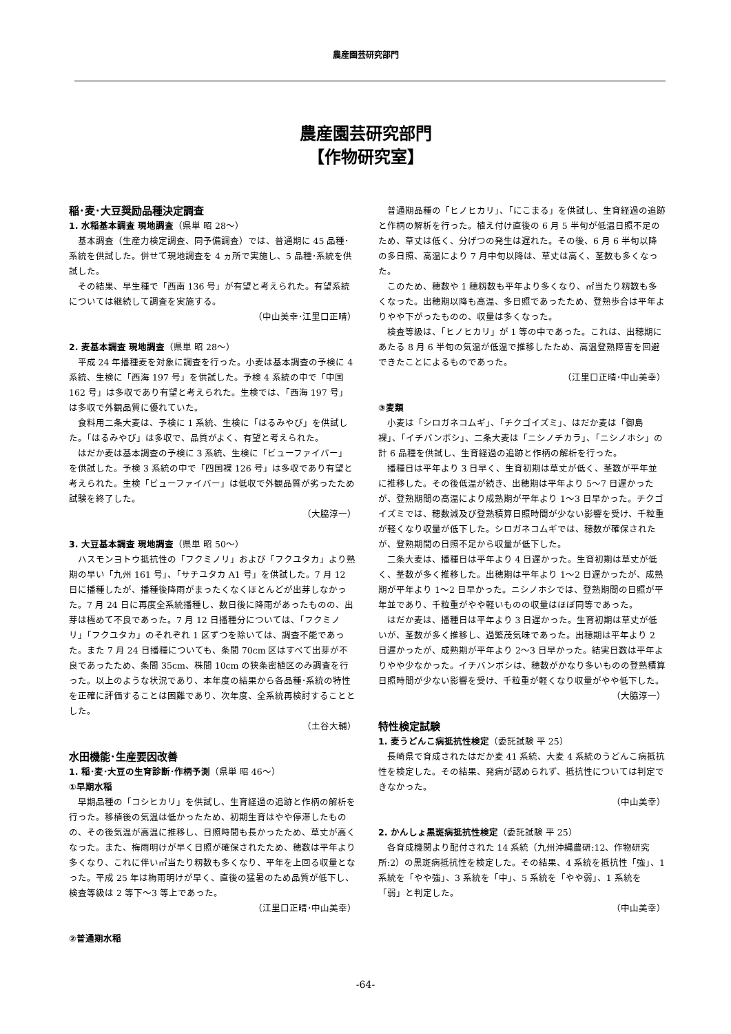農産園芸研究部門
農産園芸研究部門
【作物研究室】
稲･麦･大豆奨励品種決定調査
1. 水稲基本調査 現地調査（県単 昭 28～）
基本調査（生産力検定調査、同予備調査）では、普通期に 45 品種･系統を供試した。併せて現地調査を 4 ヵ所で実施し、5 品種･系統を供試した。
その結果、早生種で「西南 136 号」が有望と考えられた。有望系統については継続して調査を実施する。
（中山美幸･江里口正晴）
2. 麦基本調査 現地調査（県単 昭 28～）
平成 24 年播種麦を対象に調査を行った。小麦は基本調査の予検に 4 系統、生検に「西海 197 号」を供試した。予検 4 系統の中で「中国 162 号」は多収であり有望と考えられた。生検では、「西海 197 号」は多収で外観品質に優れていた。
食料用二条大麦は、予検に 1 系統、生検に「はるみやび」を供試した。「はるみやび」は多収で、品質がよく、有望と考えられた。
はだか麦は基本調査の予検に 3 系統、生検に「ビューファイバー」を供試した。予検 3 系統の中で「四国裸 126 号」は多収であり有望と考えられた。生検「ビューファイバー」は低収で外観品質が劣ったため試験を終了した。
（大脇淳一）
3. 大豆基本調査 現地調査（県単 昭 50～）
ハスモンヨトウ抵抗性の「フクミノリ」および「フクユタカ」より熟期の早い「九州 161 号」、「サチユタカ A1 号」を供試した。7 月 12 日に播種したが、播種後降雨がまったくなくほとんどが出芽しなかった。7 月 24 日に再度全系統播種し、数日後に降雨があったものの、出芽は極めて不良であった。7 月 12 日播種分については、「フクミノリ」「フクユタカ」のそれぞれ 1 区ずつを除いては、調査不能であった。また 7 月 24 日播種についても、条間 70cm 区はすべて出芽が不良であったため、条間 35cm、株間 10cm の狭条密植区のみ調査を行った。以上のような状況であり、本年度の結果から各品種･系統の特性を正確に評価することは困難であり、次年度、全系統再検討することとした。
（土谷大輔）
水田機能･生産要因改善
1. 稲･麦･大豆の生育診断･作柄予測（県単 昭 46～）
①早期水稲
早期品種の「コシヒカリ」を供試し、生育経過の追跡と作柄の解析を行った。移植後の気温は低かったため、初期生育はやや停滞したものの、その後気温が高温に推移し、日照時間も長かったため、草丈が高くなった。また、梅雨明けが早く日照が確保されたため、穂数は平年より多くなり、これに伴い㎡当たり籾数も多くなり、平年を上回る収量となった。平成 25 年は梅雨明けが早く、直後の猛暑のため品質が低下し、検査等級は 2 等下～3 等上であった。
（江里口正晴･中山美幸）
②普通期水稲
普通期品種の「ヒノヒカリ」、「にこまる」を供試し、生育経過の追跡と作柄の解析を行った。植え付け直後の 6 月 5 半旬が低温日照不足のため、草丈は低く、分げつの発生は遅れた。その後、6 月 6 半旬以降の多日照、高温により 7 月中旬以降は、草丈は高く、茎数も多くなった。
このため、穂数や 1 穂籾数も平年より多くなり、㎡当たり籾数も多くなった。出穂期以降も高温、多日照であったため、登熟歩合は平年よりやや下がったものの、収量は多くなった。
検査等級は、「ヒノヒカリ」が 1 等の中であった。これは、出穂期にあたる 8 月 6 半旬の気温が低温で推移したため、高温登熟障害を回避できたことによるものであった。
（江里口正晴･中山美幸）
③麦類
小麦は「シロガネコムギ」、「チクゴイズミ」、はだか麦は「御島裸」、「イチバンボシ」、二条大麦は「ニシノチカラ」、「ニシノホシ」の計 6 品種を供試し、生育経過の追跡と作柄の解析を行った。
播種日は平年より 3 日早く、生育初期は草丈が低く、茎数が平年並に推移した。その後低温が続き、出穂期は平年より 5～7 日遅かったが、登熟期間の高温により成熟期が平年より 1～3 日早かった。チクゴイズミでは、穂数減及び登熟積算日照時間が少ない影響を受け、千粒重が軽くなり収量が低下した。シロガネコムギでは、穂数が確保されたが、登熟期間の日照不足から収量が低下した。
二条大麦は、播種日は平年より 4 日遅かった。生育初期は草丈が低く、茎数が多く推移した。出穂期は平年より 1～2 日遅かったが、成熟期が平年より 1～2 日早かった。ニシノホシでは、登熟期間の日照が平年並であり、千粒重がやや軽いものの収量はほぼ同等であった。
はだか麦は、播種日は平年より 3 日遅かった。生育初期は草丈が低いが、茎数が多く推移し、過繁茂気味であった。出穂期は平年より 2 日遅かったが、成熟期が平年より 2～3 日早かった。結実日数は平年よりやや少なかった。イチバンボシは、穂数がかなり多いものの登熟積算日照時間が少ない影響を受け、千粒重が軽くなり収量がやや低下した。
（大脇淳一）
特性検定試験
1. 麦うどんこ病抵抗性検定（委託試験 平 25）
長崎県で育成されたはだか麦 41 系統、大麦 4 系統のうどんこ病抵抗性を検定した。その結果、発病が認められず、抵抗性については判定できなかった。
（中山美幸）
2. かんしょ黒斑病抵抗性検定（委託試験 平 25）
各育成機関より配付された 14 系統（九州沖縄農研:12、作物研究所:2）の黒斑病抵抗性を検定した。その結果、4 系統を抵抗性「強」、1 系統を「やや強」、3 系統を「中」、5 系統を「やや弱」、1 系統を「弱」と判定した。
（中山美幸）
-64-